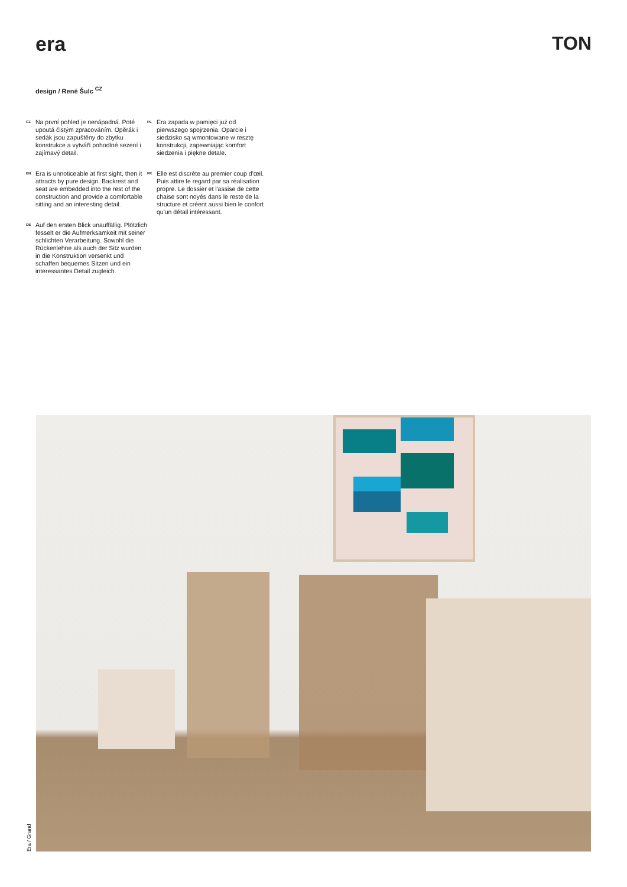era TON
design / René Šulc <sup>CZ</sup>
CZ Na první pohled je nenápadná. Poté upoutá čistým zpracováním. Opěrák i sedák jsou zapuštěny do zbytku konstrukce a vytváří pohodlné sezení i zajímavý detail.
EN Era is unnoticeable at first sight, then it attracts by pure design. Backrest and seat are embedded into the rest of the construction and provide a comfortable sitting and an interesting detail.
DE Auf den ersten Blick unauffällig. Plötzlich fesselt er die Aufmerksamkeit mit seiner schlichten Verarbeitung. Sowohl die Rückenlehne als auch der Sitz wurden in die Konstruktion versenkt und schaffen bequemes Sitzen und ein interessantes Detail zugleich.
PL Era zapada w pamięci już od pierwszego spojrzenia. Oparcie i siedzisko są wmontowane w resztę konstrukcji, zapewniając komfort siedzenia i piękne detale.
FR Elle est discrète au premier coup d'œil. Puis attire le regard par sa réalisation propre. Le dossier et l'assise de cette chaise sont noyés dans le reste de la structure et créent aussi bien le confort qu'un détail intéressant.
Era / Grand